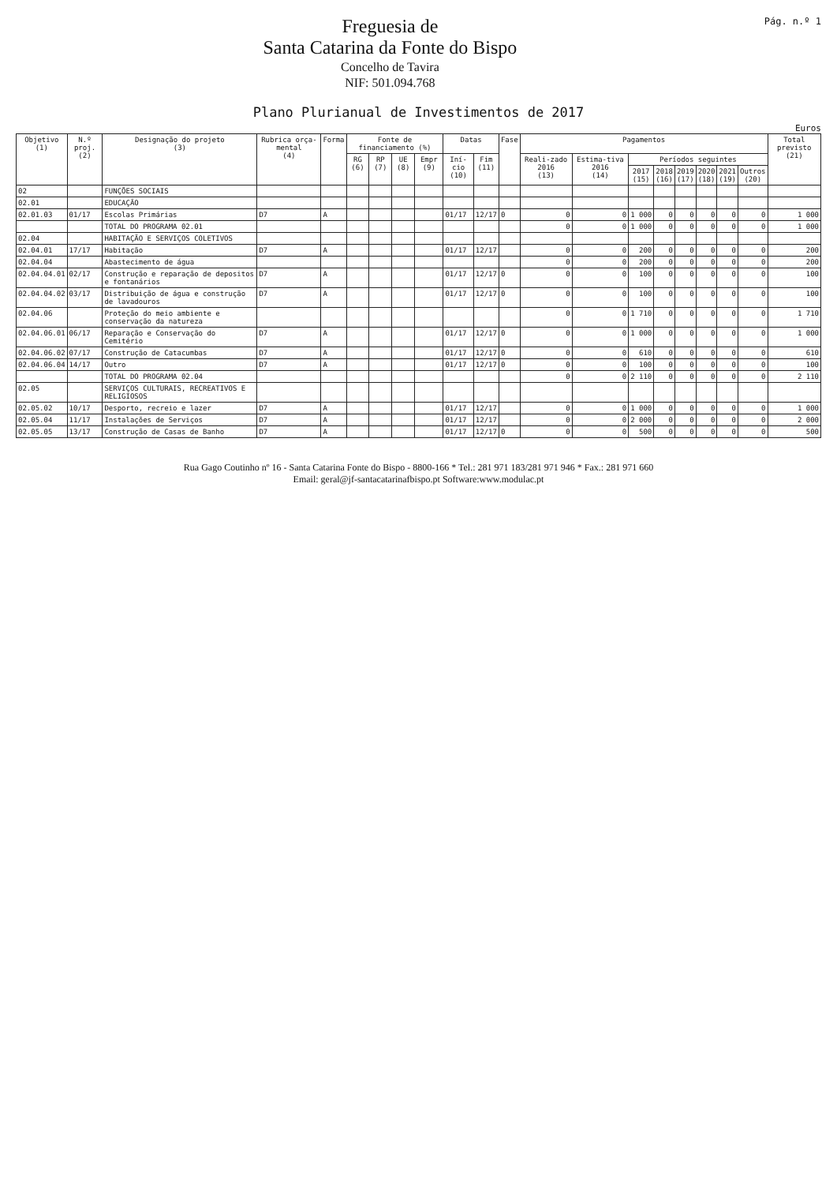Freguesia de
Santa Catarina da Fonte do Bispo
Concelho de Tavira
NIF: 501.094.768
Pág. n.º 1
Plano Plurianual de Investimentos de 2017
Euros
| Objetivo (1) | N.º proj. (2) | Designação do projeto (3) | Rubrica orça-mental (4) | Forma | Fonte de financiamento (%) | | | | Datas | | Fase | Pagamentos | | | | | | | | Total previsto (21) |
| --- | --- | --- | --- | --- | --- | --- | --- | --- | --- | --- | --- | --- | --- | --- | --- | --- | --- | --- | --- | --- |
| | | | | | RG (6) | RP (7) | UE (8) | Empr (9) | Iní-cio (10) | Fim (11) | | Reali-zado 2016 (13) | Estima-tiva 2016 (14) | Períodos seguintes | | | | | | |
| | | | | | | | | | | | | | | 2017 (15) | 2018 (16) | 2019 (17) | 2020 (18) | 2021 (19) | Outros (20) | |
| 02 | | FUNÇÕES SOCIAIS | | | | | | | | | | | | | | | | | | |
| 02.01 | | EDUCAÇÃO | | | | | | | | | | | | | | | | | | |
| 02.01.03 | 01/17 | Escolas Primárias | D7 | A | | | | | 01/17 | 12/17 | 0 | 0 | 0 | 1 000 | 0 | 0 | 0 | 0 | 0 | 1 000 |
| | | TOTAL DO PROGRAMA 02.01 | | | | | | | | | | 0 | 0 | 1 000 | 0 | 0 | 0 | 0 | 0 | 1 000 |
| 02.04 | | HABITAÇÃO E SERVIÇOS COLETIVOS | | | | | | | | | | | | | | | | | | |
| 02.04.01 | 17/17 | Habitação | D7 | A | | | | | 01/17 | 12/17 | | 0 | 0 | 200 | 0 | 0 | 0 | 0 | 0 | 200 |
| 02.04.04 | | Abastecimento de água | | | | | | | | | | 0 | 0 | 200 | 0 | 0 | 0 | 0 | 0 | 200 |
| 02.04.04.01 | 02/17 | Construção e reparação de depositos e fontanários | D7 | A | | | | | 01/17 | 12/17 | 0 | 0 | 0 | 100 | 0 | 0 | 0 | 0 | 0 | 100 |
| 02.04.04.02 | 03/17 | Distribuição de água e construção de lavadouros | D7 | A | | | | | 01/17 | 12/17 | 0 | 0 | 0 | 100 | 0 | 0 | 0 | 0 | 0 | 100 |
| 02.04.06 | | Proteção do meio ambiente e conservação da natureza | | | | | | | | | | 0 | 0 | 1 710 | 0 | 0 | 0 | 0 | 0 | 1 710 |
| 02.04.06.01 | 06/17 | Reparação e Conservação do Cemitério | D7 | A | | | | | 01/17 | 12/17 | 0 | 0 | 0 | 1 000 | 0 | 0 | 0 | 0 | 0 | 1 000 |
| 02.04.06.02 | 07/17 | Construção de Catacumbas | D7 | A | | | | | 01/17 | 12/17 | 0 | 0 | 0 | 610 | 0 | 0 | 0 | 0 | 0 | 610 |
| 02.04.06.04 | 14/17 | Outro | D7 | A | | | | | 01/17 | 12/17 | 0 | 0 | 0 | 100 | 0 | 0 | 0 | 0 | 0 | 100 |
| | | TOTAL DO PROGRAMA 02.04 | | | | | | | | | | 0 | 0 | 2 110 | 0 | 0 | 0 | 0 | 0 | 2 110 |
| 02.05 | | SERVIÇOS CULTURAIS, RECREATIVOS E RELIGIOSOS | | | | | | | | | | | | | | | | | | |
| 02.05.02 | 10/17 | Desporto, recreio e lazer | D7 | A | | | | | 01/17 | 12/17 | | 0 | 0 | 1 000 | 0 | 0 | 0 | 0 | 0 | 1 000 |
| 02.05.04 | 11/17 | Instalações de Serviços | D7 | A | | | | | 01/17 | 12/17 | | 0 | 0 | 2 000 | 0 | 0 | 0 | 0 | 0 | 2 000 |
| 02.05.05 | 13/17 | Construção de Casas de Banho | D7 | A | | | | | 01/17 | 12/17 | 0 | 0 | 0 | 500 | 0 | 0 | 0 | 0 | 0 | 500 |
Rua Gago Coutinho nº 16 - Santa Catarina Fonte do Bispo - 8800-166 * Tel.: 281 971 183/281 971 946 * Fax.: 281 971 660
Email: geral@jf-santacatarinafbispo.pt Software:www.modulac.pt